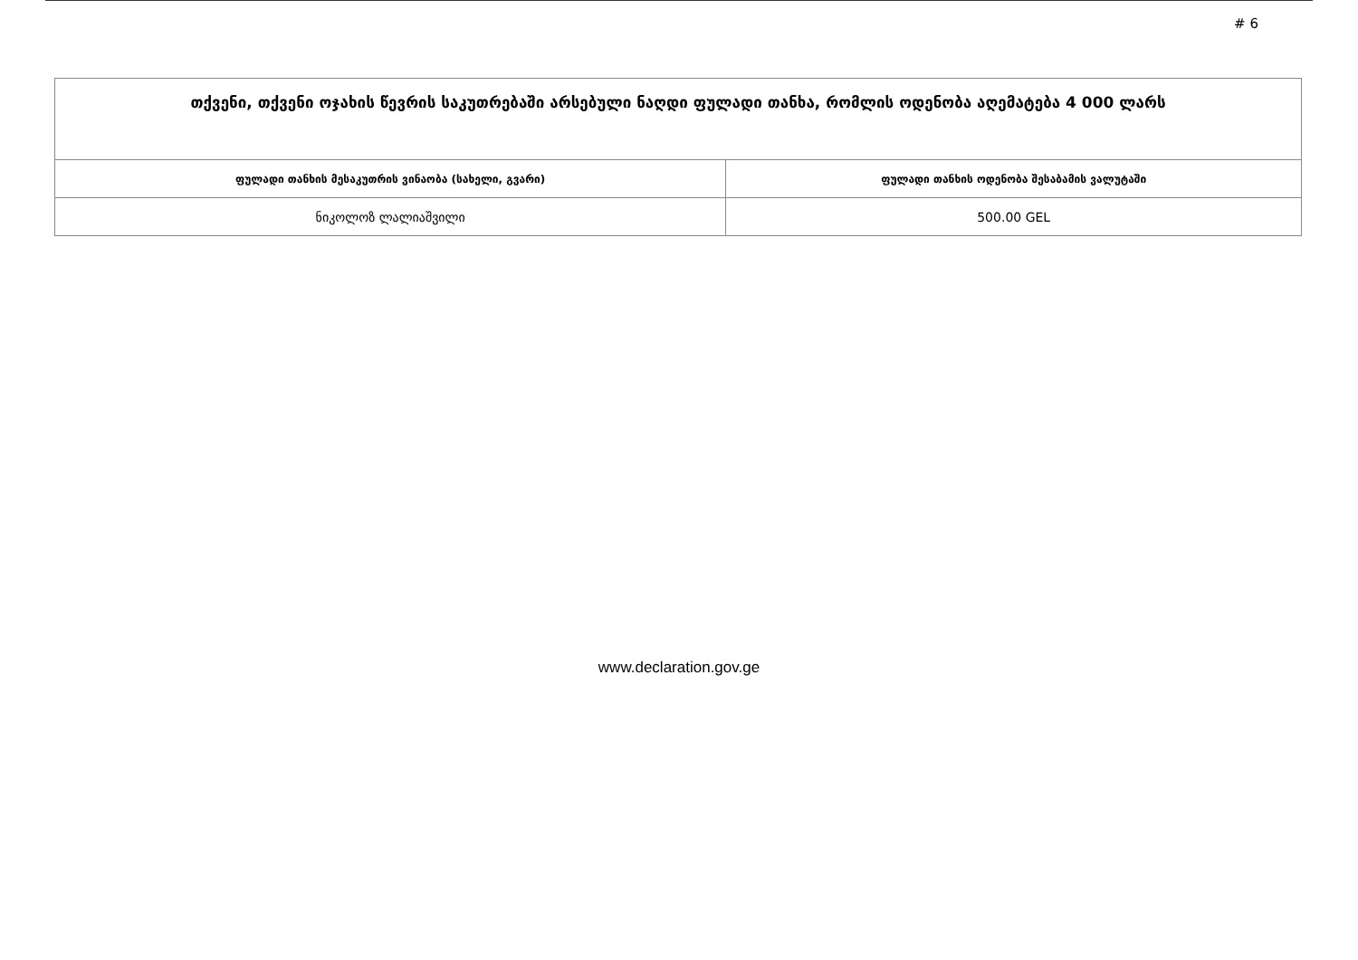# 6
| თქვენი, თქვენი ოჯახის წევრის საკუთრებაში არსებული ნაღდი ფულადი თანხა, რომლის ოდენობა აღემატება 4 000 ლარს | |
| ფულადი თანხის მესაკუთრის ვინაობა (სახელი, გვარი) | ფულადი თანხის ოდენობა შესაბამის ვალუტაში |
| ნიკოლოზ ლალიაშვილი | 500.00 GEL |
www.declaration.gov.ge